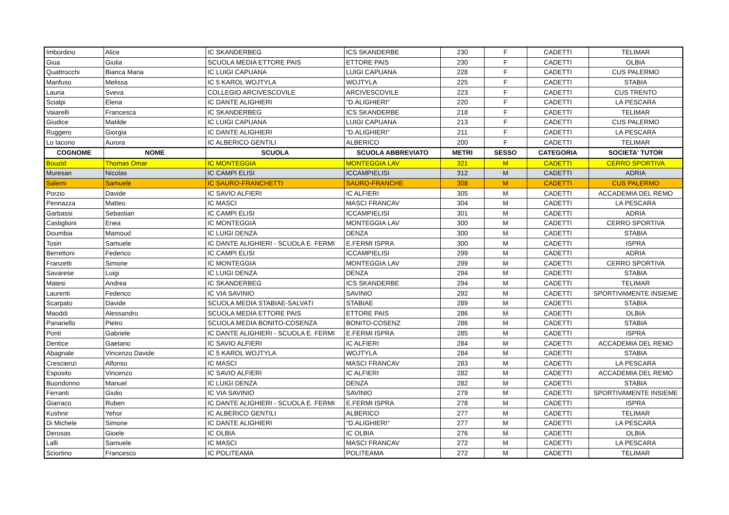| Imbordino | Alice | IC SKANDERBEG | ICS SKANDERBE | 230 | F | CADETTI | TELIMAR |
| Giua | Giulia | SCUOLA MEDIA ETTORE PAIS | ETTORE PAIS | 230 | F | CADETTI | OLBIA |
| Quattrocchi | Bianca Maria | IC LUIGI CAPUANA | LUIGI CAPUANA | 228 | F | CADETTI | CUS PALERMO |
| Manfuso | Melissa | IC 5 KAROL WOJTYLA | WOJTYLA | 225 | F | CADETTI | STABIA |
| Lauria | Sveva | COLLEGIO ARCIVESCOVILE | ARCIVESCOVILE | 223 | F | CADETTI | CUS TRENTO |
| Scialpi | Elena | IC DANTE ALIGHIERI | "D.ALIGHIERI" | 220 | F | CADETTI | LA PESCARA |
| Vaiarelli | Francesca | IC SKANDERBEG | ICS SKANDERBE | 218 | F | CADETTI | TELIMAR |
| Giudice | Matilde | IC LUIGI CAPUANA | LUIGI CAPUANA | 213 | F | CADETTI | CUS PALERMO |
| Ruggero | Giorgia | IC DANTE ALIGHIERI | "D.ALIGHIERI" | 211 | F | CADETTI | LA PESCARA |
| Lo Iacono | Aurora | IC ALBERICO GENTILI | ALBERICO | 200 | F | CADETTI | TELIMAR |
| COGNOME | NOME | SCUOLA | SCUOLA ABBREVIATO | METRI | SESSO | CATEGORIA | SOCIETA' TUTOR |
| Bouzid | Thomas Omar | IC MONTEGGIA | MONTEGGIA LAV | 321 | M | CADETTI | CERRO SPORTIVA |
| Muresan | Nicolas | IC CAMPI ELISI | ICCAMPIELISI | 312 | M | CADETTI | ADRIA |
| Salemi | Samuele | IC SAURO-FRANCHETTI | SAURO-FRANCHE | 308 | M | CADETTI | CUS PALERMO |
| Porzio | Davide | IC SAVIO ALFIERI | IC ALFIERI | 305 | M | CADETTI | ACCADEMIA DEL REMO |
| Pennazza | Matteo | IC MASCI | MASCI FRANCAV | 304 | M | CADETTI | LA PESCARA |
| Garbassi | Sebastian | IC CAMPI ELISI | ICCAMPIELISI | 301 | M | CADETTI | ADRIA |
| Castiglioni | Enea | IC MONTEGGIA | MONTEGGIA LAV | 300 | M | CADETTI | CERRO SPORTIVA |
| Doumbia | Mamoud | IC LUIGI DENZA | DENZA | 300 | M | CADETTI | STABIA |
| Tosin | Samuele | IC DANTE ALIGHIERI - SCUOLA E. FERMI | E.FERMI ISPRA | 300 | M | CADETTI | ISPRA |
| Berrettoni | Federico | IC CAMPI ELISI | ICCAMPIELISI | 299 | M | CADETTI | ADRIA |
| Franzetti | Simone | IC MONTEGGIA | MONTEGGIA LAV | 299 | M | CADETTI | CERRO SPORTIVA |
| Savarese | Luigi | IC LUIGI DENZA | DENZA | 294 | M | CADETTI | STABIA |
| Matesi | Andrea | IC SKANDERBEG | ICS SKANDERBE | 294 | M | CADETTI | TELIMAR |
| Laurenti | Federico | IC VIA SAVINIO | SAVINIO | 292 | M | CADETTI | SPORTIVAMENTE INSIEME |
| Scarpato | Davide | SCUOLA MEDIA STABIAE-SALVATI | STABIAE | 289 | M | CADETTI | STABIA |
| Maoddi | Alessandro | SCUOLA MEDIA ETTORE PAIS | ETTORE PAIS | 286 | M | CADETTI | OLBIA |
| Panariello | Pietro | SCUOLA MEDIA BONITO-COSENZA | BONITO-COSENZ | 286 | M | CADETTI | STABIA |
| Ponti | Gabriele | IC DANTE ALIGHIERI - SCUOLA E. FERMI | E.FERMI ISPRA | 285 | M | CADETTI | ISPRA |
| Dentice | Gaetano | IC SAVIO ALFIERI | IC ALFIERI | 284 | M | CADETTI | ACCADEMIA DEL REMO |
| Abagnale | Vincenzo Davide | IC 5 KAROL WOJTYLA | WOJTYLA | 284 | M | CADETTI | STABIA |
| Crescienzi | Alfonso | IC MASCI | MASCI FRANCAV | 283 | M | CADETTI | LA PESCARA |
| Esposito | Vincenzo | IC SAVIO ALFIERI | IC ALFIERI | 282 | M | CADETTI | ACCADEMIA DEL REMO |
| Buondonno | Manuel | IC LUIGI DENZA | DENZA | 282 | M | CADETTI | STABIA |
| Ferranti | Giulio | IC VIA SAVINIO | SAVINIO | 279 | M | CADETTI | SPORTIVAMENTE INSIEME |
| Giarraco | Ruben | IC DANTE ALIGHIERI - SCUOLA E. FERMI | E.FERMI ISPRA | 278 | M | CADETTI | ISPRA |
| Kushnir | Yehor | IC ALBERICO GENTILI | ALBERICO | 277 | M | CADETTI | TELIMAR |
| Di Michele | Simone | IC DANTE ALIGHIERI | "D.ALIGHIERI" | 277 | M | CADETTI | LA PESCARA |
| Derosas | Gioele | IC OLBIA | IC OLBIA | 276 | M | CADETTI | OLBIA |
| Lalli | Samuele | IC MASCI | MASCI FRANCAV | 272 | M | CADETTI | LA PESCARA |
| Sciortino | Francesco | IC POLITEAMA | POLITEAMA | 272 | M | CADETTI | TELIMAR |